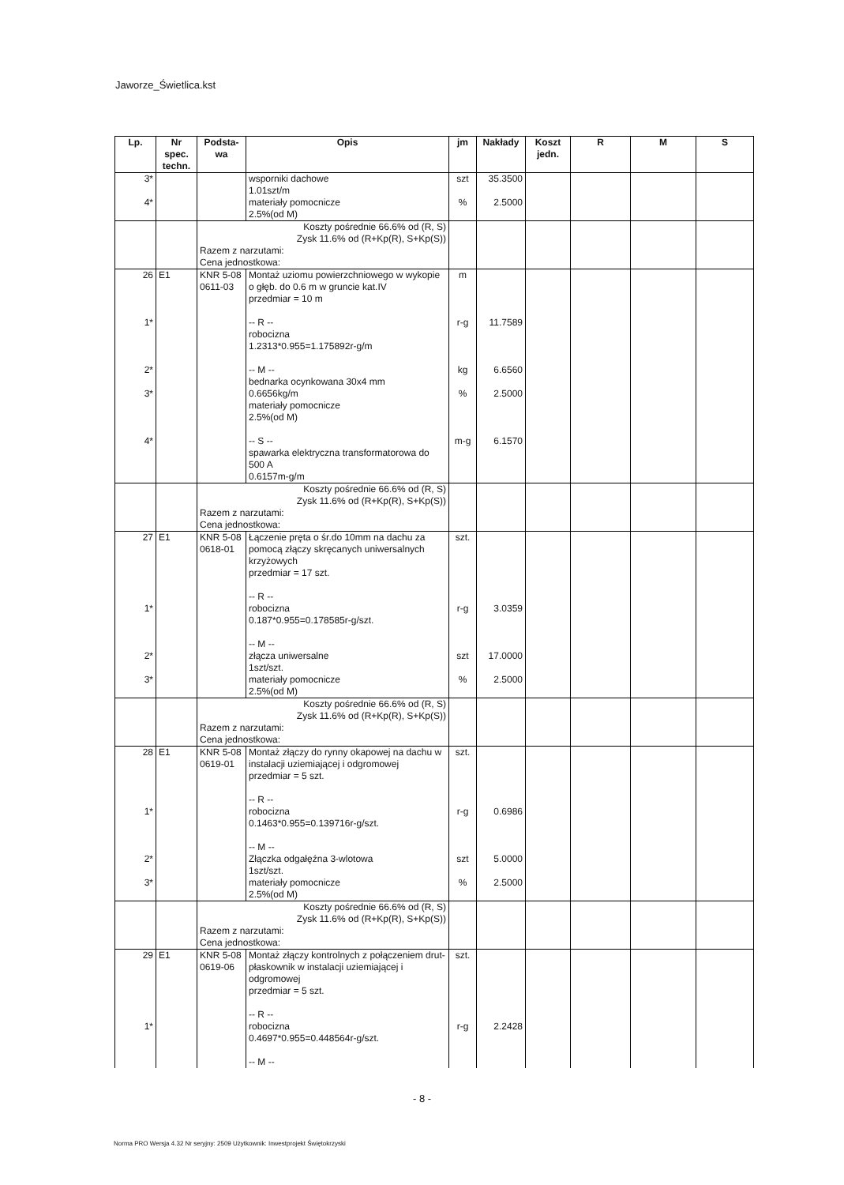Jaworze_Świetlica.kst
| Lp. | Nr spec. techn. | Podsta-wa | Opis | jm | Nakłady | Koszt jedn. | R | M | S |
| --- | --- | --- | --- | --- | --- | --- | --- | --- | --- |
| 3* 4* | | | wsporniki dachowe 1.01szt/m materiały pomocnicze 2.5%(od M) | szt % | 35.3500 2.5000 | | | | |
| | | Koszty pośrednie 66.6% od (R, S) Zysk 11.6% od (R+Kp(R), S+Kp(S)) Razem z narzutami: Cena jednostkowa: | | | | | | | |
| 26 1* 2* 3* 4* | E1 | KNR 5-08 0611-03 | Montaż uziomu powierzchniowego w wykopie o głęb. do 0.6 m w gruncie kat.IV przedmiar = 10 m -- R -- robocizna 1.2313*0.955=1.175892r-g/m -- M -- bednarka ocynkowana 30x4 mm 0.6656kg/m materiały pomocnicze 2.5%(od M) -- S -- spawarka elektryczna transformatorowa do 500 A 0.6157m-g/m | m r-g kg % m-g | 11.7589 6.6560 2.5000 6.1570 | | | | |
| | | Koszty pośrednie 66.6% od (R, S) Zysk 11.6% od (R+Kp(R), S+Kp(S)) Razem z narzutami: Cena jednostkowa: | | | | | | | |
| 27 1* 2* 3* | E1 | KNR 5-08 0618-01 | Łączenie pręta o śr.do 10mm na dachu za pomocą złączy skręcanych uniwersalnych krzyżowych przedmiar = 17 szt. -- R -- robocizna 0.187*0.955=0.178585r-g/szt. -- M -- złącza uniwersalne 1szt/szt. materiały pomocnicze 2.5%(od M) | szt. r-g szt % | 3.0359 17.0000 2.5000 | | | | |
| | | Koszty pośrednie 66.6% od (R, S) Zysk 11.6% od (R+Kp(R), S+Kp(S)) Razem z narzutami: Cena jednostkowa: | | | | | | | |
| 28 1* 2* 3* | E1 | KNR 5-08 0619-01 | Montaż złączy do rynny okapowej na dachu w instalacji uziemiającej i odgromowej przedmiar = 5 szt. -- R -- robocizna 0.1463*0.955=0.139716r-g/szt. -- M -- Złączka odgałęźna 3-wlotowa 1szt/szt. materiały pomocnicze 2.5%(od M) | szt. r-g szt % | 0.6986 5.0000 2.5000 | | | | |
| | | Koszty pośrednie 66.6% od (R, S) Zysk 11.6% od (R+Kp(R), S+Kp(S)) Razem z narzutami: Cena jednostkowa: | | | | | | | |
| 29 1* | E1 | KNR 5-08 0619-06 | Montaż złączy kontrolnych z połączeniem drut-płaskownik w instalacji uziemiającej i odgromowej przedmiar = 5 szt. -- R -- robocizna 0.4697*0.955=0.448564r-g/szt. -- M -- | szt. r-g | 2.2428 | | | | |
- 8 -
Norma PRO Wersja 4.32 Nr seryjny: 2509 Użytkownik: Inwestprojekt Świętokrzyski